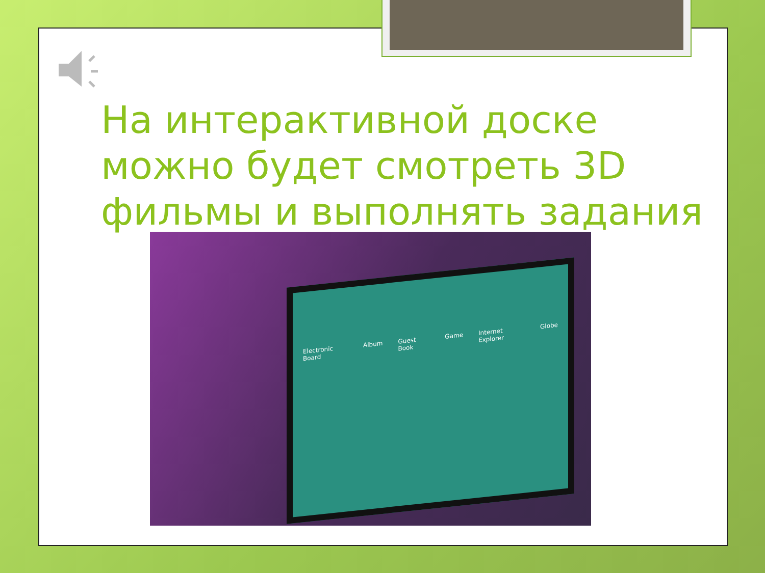На интерактивной доске можно будет смотреть 3D фильмы и выполнять задания
Electronic Board Album Guest Book Game Internet Explorer Globe